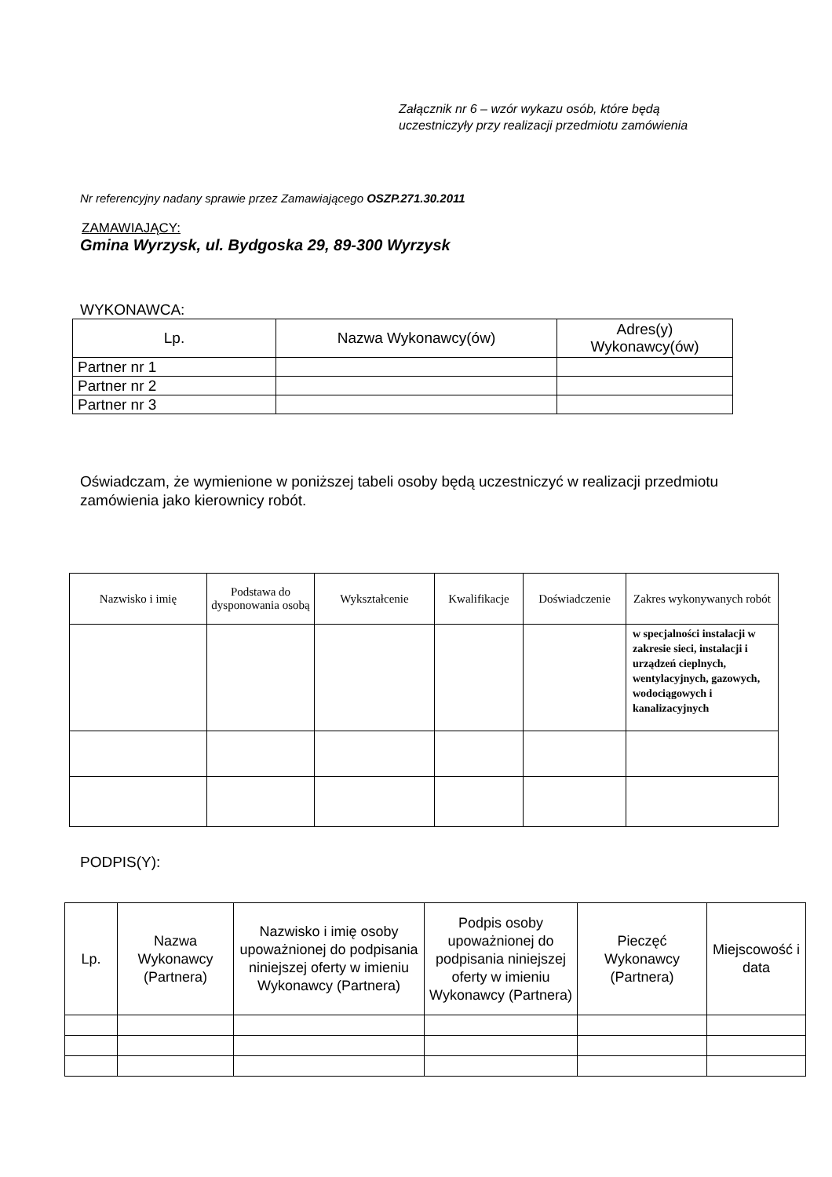Załącznik nr 6 – wzór wykazu osób, które będą
uczestniczyły przy realizacji przedmiotu zamówienia
Nr referencyjny nadany sprawie przez Zamawiającego OSZP.271.30.2011
ZAMAWIAJĄCY:
Gmina Wyrzysk, ul. Bydgoska 29, 89-300 Wyrzysk
WYKONAWCA:
| Lp. | Nazwa Wykonawcy(ów) | Adres(y) Wykonawcy(ów) |
| --- | --- | --- |
| Partner nr 1 | | |
| Partner nr 2 | | |
| Partner nr 3 | | |
Oświadczam, że wymienione w poniższej tabeli osoby będą uczestniczyć w realizacji przedmiotu zamówienia jako kierownicy robót.
| Nazwisko i imię | Podstawa do dysponowania osobą | Wykształcenie | Kwalifikacje | Doświadczenie | Zakres wykonywanych robót |
| --- | --- | --- | --- | --- | --- |
| | | | | | w specjalności instalacji w zakresie sieci, instalacji i urządzeń cieplnych, wentylacyjnych, gazowych, wodociągowych i kanalizacyjnych |
PODPIS(Y):
| Lp. | Nazwa Wykonawcy (Partnera) | Nazwisko i imię osoby upoważnionej do podpisania niniejszej oferty w imieniu Wykonawcy (Partnera) | Podpis osoby upoważnionej do podpisania niniejszej oferty w imieniu Wykonawcy (Partnera) | Pieczęć Wykonawcy (Partnera) | Miejscowość i data |
| --- | --- | --- | --- | --- | --- |